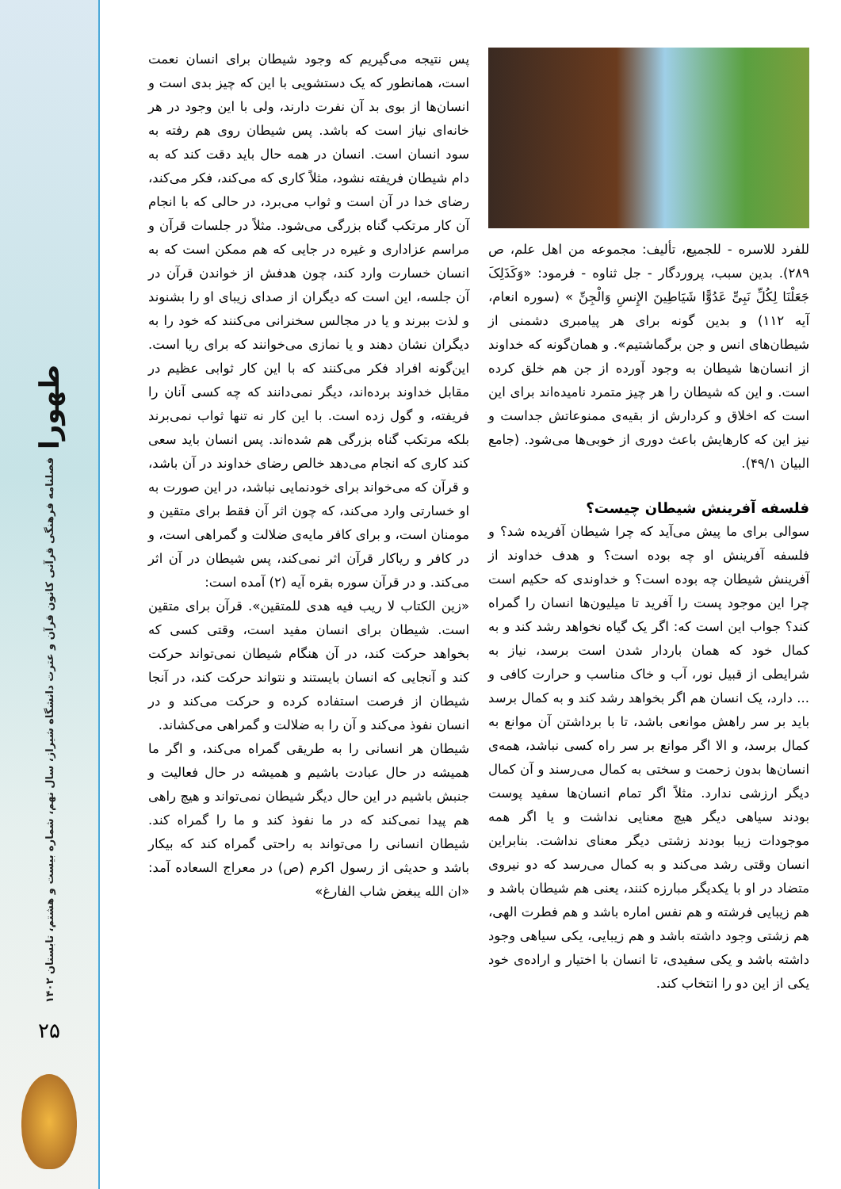طهورا
فصلنامه فرهنگی قرآنی کانون قرآن و عترت دانشگاه شیراز، سال نهم، شماره بیست و هشتم، تابستان ۱۴۰۲
۲۵
للفرد للاسره - للجمیع، تألیف: مجموعه من اهل علم، ص ۲۸۹). بدین سبب، پروردگار - جل ثناوه - فرمود: «وَکَذَلِکَ جَعَلْنَا لِکُلِّ نَبِیٍّ عَدُوًّا شَیَاطِینَ الإِنسِ وَالْجِنِّ » (سوره انعام، آیه ۱۱۲) و بدین گونه برای هر پیامبری دشمنی از شیطان‌های انس و جن برگماشتیم». و همان‌گونه که خداوند از انسان‌ها شیطان به وجود آورده از جن هم خلق کرده است. و این که شیطان را هر چیز متمرد نامیده‌اند برای این است که اخلاق و کردارش از بقیه‌ی ممنوعاتش جداست و نیز این که کارهایش باعث دوری از خوبی‌ها می‌شود. (جامع البیان ۴۹/۱).
فلسفه آفرینش شیطان چیست؟
سوالی برای ما پیش می‌آید که چرا شیطان آفریده شد؟ و فلسفه آفرینش او چه بوده است؟ و هدف خداوند از آفرینش شیطان چه بوده است؟ و خداوندی که حکیم است چرا این موجود پست را آفرید تا میلیون‌ها انسان را گمراه کند؟ جواب این است که: اگر یک گیاه نخواهد رشد کند و به کمال خود که همان باردار شدن است برسد، نیاز به شرایطی از قبیل نور، آب و خاک مناسب و حرارت کافی و ... دارد، یک انسان هم اگر بخواهد رشد کند و به کمال برسد باید بر سر راهش موانعی باشد، تا با برداشتن آن موانع به کمال برسد، و الا اگر موانع بر سر راه کسی نباشد، همه‌ی انسان‌ها بدون زحمت و سختی به کمال می‌رسند و آن کمال دیگر ارزشی ندارد. مثلاً اگر تمام انسان‌ها سفید پوست بودند سیاهی دیگر هیچ معنایی نداشت و یا اگر همه موجودات زیبا بودند زشتی دیگر معنای نداشت. بنابراین انسان وقتی رشد می‌کند و به کمال می‌رسد که دو نیروی متضاد در او با یکدیگر مبارزه کنند، یعنی هم شیطان باشد و هم زیبایی فرشته و هم نفس اماره باشد و هم فطرت الهی، هم زشتی وجود داشته باشد و هم زیبایی، یکی سیاهی وجود داشته باشد و یکی سفیدی، تا انسان با اختیار و اراده‌ی خود یکی از این دو را انتخاب کند.
پس نتیجه می‌گیریم که وجود شیطان برای انسان نعمت است، همانطور که یک دستشویی با این که چیز بدی است و انسان‌ها از بوی بد آن نفرت دارند، ولی با این وجود در هر خانه‌ای نیاز است که باشد. پس شیطان روی هم رفته به سود انسان است. انسان در همه حال باید دقت کند که به دام شیطان فریفته نشود، مثلاً کاری که می‌کند، فکر می‌کند، رضای خدا در آن است و ثواب می‌برد، در حالی که با انجام آن کار مرتکب گناه بزرگی می‌شود. مثلاً در جلسات قرآن و مراسم عزاداری و غیره در جایی که هم ممکن است که به انسان خسارت وارد کند، چون هدفش از خواندن قرآن در آن جلسه، این است که دیگران از صدای زیبای او را بشنوند و لذت ببرند و یا در مجالس سخنرانی می‌کنند که خود را به دیگران نشان دهند و یا نمازی می‌خوانند که برای ریا است. این‌گونه افراد فکر می‌کنند که با این کار ثوابی عظیم در مقابل خداوند برده‌اند، دیگر نمی‌دانند که چه کسی آنان را فریفته، و گول زده است. با این کار نه تنها ثواب نمی‌برند بلکه مرتکب گناه بزرگی هم شده‌اند. پس انسان باید سعی کند کاری که انجام می‌دهد خالص رضای خداوند در آن باشد، و قرآن که می‌خواند برای خودنمایی نباشد، در این صورت به او خسارتی وارد می‌کند، که چون اثر آن فقط برای متقین و مومنان است، و برای کافر مایه‌ی ضلالت و گمراهی است، و در کافر و ریاکار قرآن اثر نمی‌کند، پس شیطان در آن اثر می‌کند. و در قرآن سوره بقره آیه (۲) آمده است:
«زین الکتاب لا ریب فیه هدی للمتقین». قرآن برای متقین است. شیطان برای انسان مفید است، وقتی کسی که بخواهد حرکت کند، در آن هنگام شیطان نمی‌تواند حرکت کند و آنجایی که انسان بایستند و نتواند حرکت کند، در آنجا شیطان از فرصت استفاده کرده و حرکت می‌کند و در انسان نفوذ می‌کند و آن را به ضلالت و گمراهی می‌کشاند.
شیطان هر انسانی را به طریقی گمراه می‌کند، و اگر ما همیشه در حال عبادت باشیم و همیشه در حال فعالیت و جنبش باشیم در این حال دیگر شیطان نمی‌تواند و هیچ راهی هم پیدا نمی‌کند که در ما نفوذ کند و ما را گمراه کند. شیطان انسانی را می‌تواند به راحتی گمراه کند که بیکار باشد و حدیثی از رسول اکرم (ص) در معراج السعاده آمد: «ان الله یبغض شاب الفارغ»